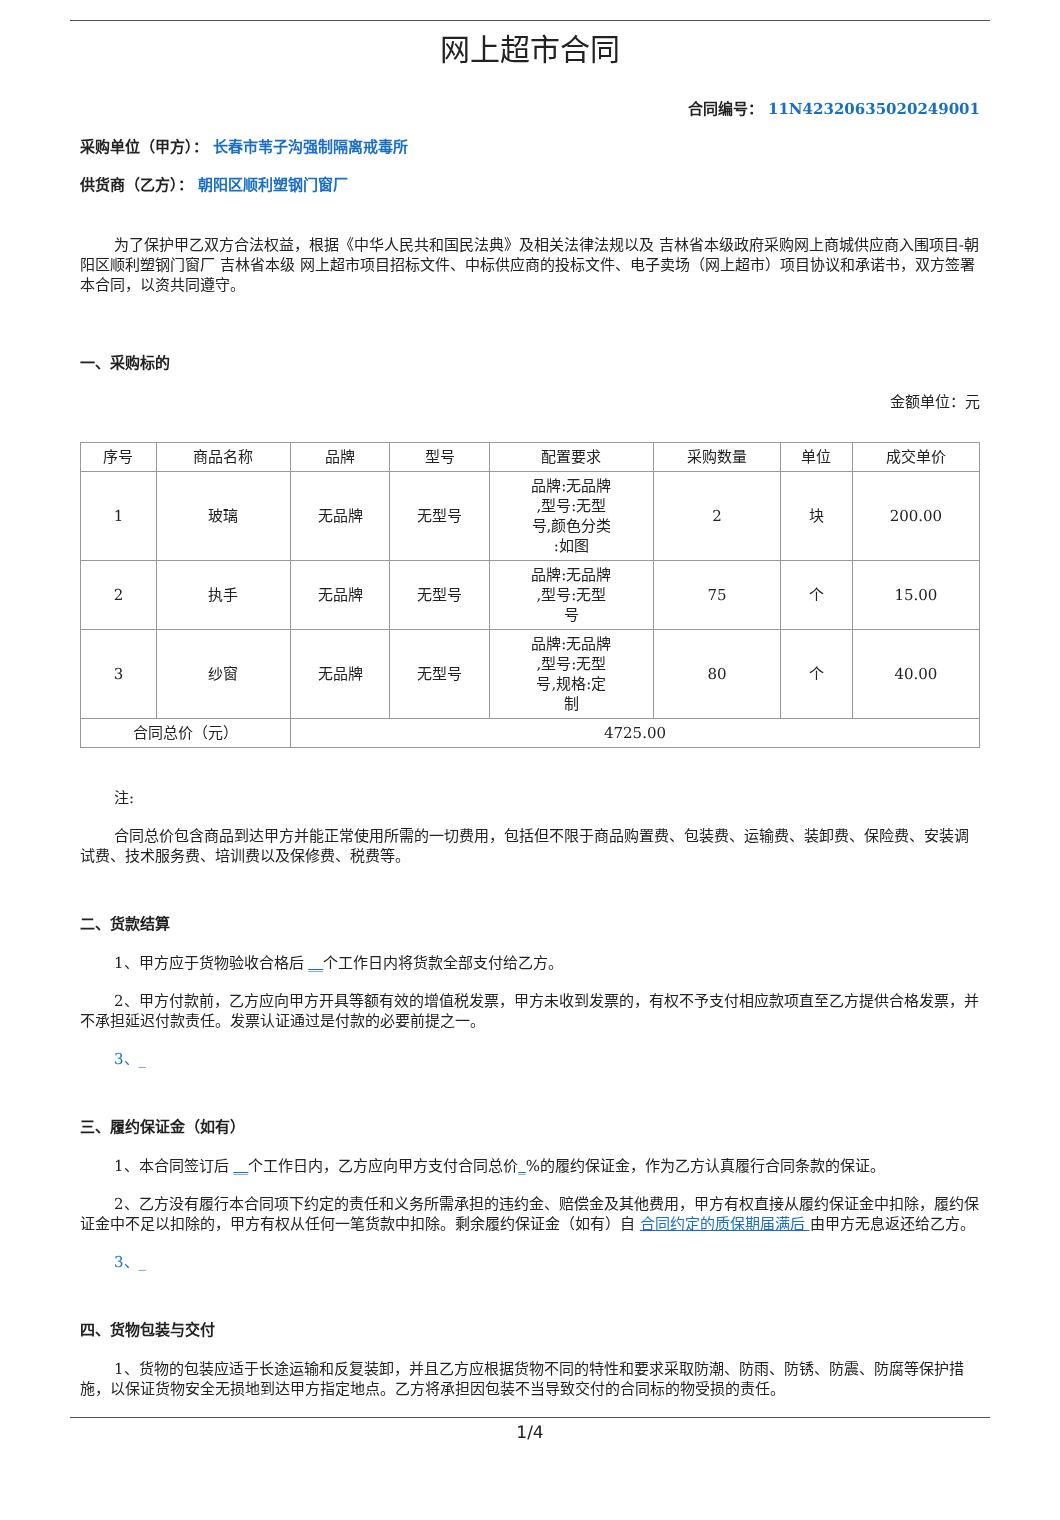网上超市合同
合同编号： 11N42320635020249001
采购单位（甲方）： 长春市苇子沟强制隔离戒毒所
供货商（乙方）： 朝阳区顺利塑钢门窗厂
为了保护甲乙双方合法权益，根据《中华人民共和国民法典》及相关法律法规以及 吉林省本级政府采购网上商城供应商入围项目-朝阳区顺利塑钢门窗厂 吉林省本级 网上超市项目招标文件、中标供应商的投标文件、电子卖场（网上超市）项目协议和承诺书，双方签署本合同，以资共同遵守。
一、采购标的
金额单位：元
| 序号 | 商品名称 | 品牌 | 型号 | 配置要求 | 采购数量 | 单位 | 成交单价 |
| --- | --- | --- | --- | --- | --- | --- | --- |
| 1 | 玻璃 | 无品牌 | 无型号 | 品牌:无品牌 ,型号:无型 号,颜色分类 :如图 | 2 | 块 | 200.00 |
| 2 | 执手 | 无品牌 | 无型号 | 品牌:无品牌 ,型号:无型 号 | 75 | 个 | 15.00 |
| 3 | 纱窗 | 无品牌 | 无型号 | 品牌:无品牌 ,型号:无型 号,规格:定 制 | 80 | 个 | 40.00 |
| 合同总价（元） | | 4725.00 | | | | | |
注:
合同总价包含商品到达甲方并能正常使用所需的一切费用，包括但不限于商品购置费、包装费、运输费、装卸费、保险费、安装调试费、技术服务费、培训费以及保修费、税费等。
二、货款结算
1、甲方应于货物验收合格后 __个工作日内将货款全部支付给乙方。
2、甲方付款前，乙方应向甲方开具等额有效的增值税发票，甲方未收到发票的，有权不予支付相应款项直至乙方提供合格发票，并不承担延迟付款责任。发票认证通过是付款的必要前提之一。
3、_
三、履约保证金（如有）
1、本合同签订后 __个工作日内，乙方应向甲方支付合同总价_%的履约保证金，作为乙方认真履行合同条款的保证。
2、乙方没有履行本合同项下约定的责任和义务所需承担的违约金、赔偿金及其他费用，甲方有权直接从履约保证金中扣除，履约保证金中不足以扣除的，甲方有权从任何一笔货款中扣除。剩余履约保证金（如有）自 合同约定的质保期届满后 由甲方无息返还给乙方。
3、_
四、货物包装与交付
1、货物的包装应适于长途运输和反复装卸，并且乙方应根据货物不同的特性和要求采取防潮、防雨、防锈、防震、防腐等保护措施，以保证货物安全无损地到达甲方指定地点。乙方将承担因包装不当导致交付的合同标的物受损的责任。
1/4